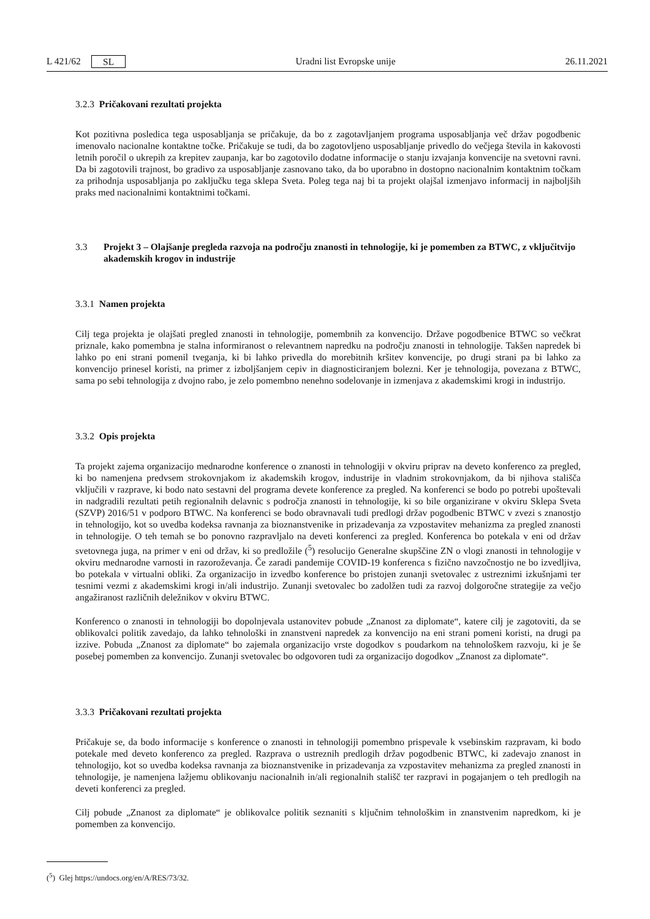L 421/62 SL Uradni list Evropske unije 26.11.2021
3.2.3 Pričakovani rezultati projekta
Kot pozitivna posledica tega usposabljanja se pričakuje, da bo z zagotavljanjem programa usposabljanja več držav pogodbenic imenovalo nacionalne kontaktne točke. Pričakuje se tudi, da bo zagotovljeno usposabljanje privedlo do večjega števila in kakovosti letnih poročil o ukrepih za krepitev zaupanja, kar bo zagotovilo dodatne informacije o stanju izvajanja konvencije na svetovni ravni. Da bi zagotovili trajnost, bo gradivo za usposabljanje zasnovano tako, da bo uporabno in dostopno nacionalnim kontaktnim točkam za prihodnja usposabljanja po zaključku tega sklepa Sveta. Poleg tega naj bi ta projekt olajšal izmenjavo informacij in najboljših praks med nacionalnimi kontaktnimi točkami.
3.3 Projekt 3 – Olajšanje pregleda razvoja na področju znanosti in tehnologije, ki je pomemben za BTWC, z vključitvijo akademskih krogov in industrije
3.3.1 Namen projekta
Cilj tega projekta je olajšati pregled znanosti in tehnologije, pomembnih za konvencijo. Države pogodbenice BTWC so večkrat priznale, kako pomembna je stalna informiranost o relevantnem napredku na področju znanosti in tehnologije. Takšen napredek bi lahko po eni strani pomenil tveganja, ki bi lahko privedla do morebitnih kršitev konvencije, po drugi strani pa bi lahko za konvencijo prinesel koristi, na primer z izboljšanjem cepiv in diagnosticiranjem bolezni. Ker je tehnologija, povezana z BTWC, sama po sebi tehnologija z dvojno rabo, je zelo pomembno nenehno sodelovanje in izmenjava z akademskimi krogi in industrijo.
3.3.2 Opis projekta
Ta projekt zajema organizacijo mednarodne konference o znanosti in tehnologiji v okviru priprav na deveto konferenco za pregled, ki bo namenjena predvsem strokovnjakom iz akademskih krogov, industrije in vladnim strokovnjakom, da bi njihova stališča vključili v razprave, ki bodo nato sestavni del programa devete konference za pregled. Na konferenci se bodo po potrebi upoštevali in nadgradili rezultati petih regionalnih delavnic s področja znanosti in tehnologije, ki so bile organizirane v okviru Sklepa Sveta (SZVP) 2016/51 v podporo BTWC. Na konferenci se bodo obravnavali tudi predlogi držav pogodbenic BTWC v zvezi s znanostjo in tehnologijo, kot so uvedba kodeksa ravnanja za bioznanstvenike in prizadevanja za vzpostavitev mehanizma za pregled znanosti in tehnologije. O teh temah se bo ponovno razpravljalo na deveti konferenci za pregled. Konferenca bo potekala v eni od držav svetovnega juga, na primer v eni od držav, ki so predložile (<sup>5</sup>) resolucijo Generalne skupščine ZN o vlogi znanosti in tehnologije v okviru mednarodne varnosti in razoroževanja. Če zaradi pandemije COVID-19 konferenca s fizično navzočnostjo ne bo izvedljiva, bo potekala v virtualni obliki. Za organizacijo in izvedbo konference bo pristojen zunanji svetovalec z ustreznimi izkušnjami ter tesnimi vezmi z akademskimi krogi in/ali industrijo. Zunanji svetovalec bo zadolžen tudi za razvoj dolgoročne strategije za večjo angažiranost različnih deležnikov v okviru BTWC.
Konferenco o znanosti in tehnologiji bo dopolnjevala ustanovitev pobude „Znanost za diplomate“, katere cilj je zagotoviti, da se oblikovalci politik zavedajo, da lahko tehnološki in znanstveni napredek za konvencijo na eni strani pomeni koristi, na drugi pa izzive. Pobuda „Znanost za diplomate“ bo zajemala organizacijo vrste dogodkov s poudarkom na tehnološkem razvoju, ki je še posebej pomemben za konvencijo. Zunanji svetovalec bo odgovoren tudi za organizacijo dogodkov „Znanost za diplomate“.
3.3.3 Pričakovani rezultati projekta
Pričakuje se, da bodo informacije s konference o znanosti in tehnologiji pomembno prispevale k vsebinskim razpravam, ki bodo potekale med deveto konferenco za pregled. Razprava o ustreznih predlogih držav pogodbenic BTWC, ki zadevajo znanost in tehnologijo, kot so uvedba kodeksa ravnanja za bioznanstvenike in prizadevanja za vzpostavitev mehanizma za pregled znanosti in tehnologije, je namenjena lažjemu oblikovanju nacionalnih in/ali regionalnih stališč ter razpravi in pogajanjem o teh predlogih na deveti konferenci za pregled.
Cilj pobude „Znanost za diplomate“ je oblikovalce politik seznaniti s ključnim tehnološkim in znanstvenim napredkom, ki je pomemben za konvencijo.
(<sup>5</sup>) Glej https://undocs.org/en/A/RES/73/32.